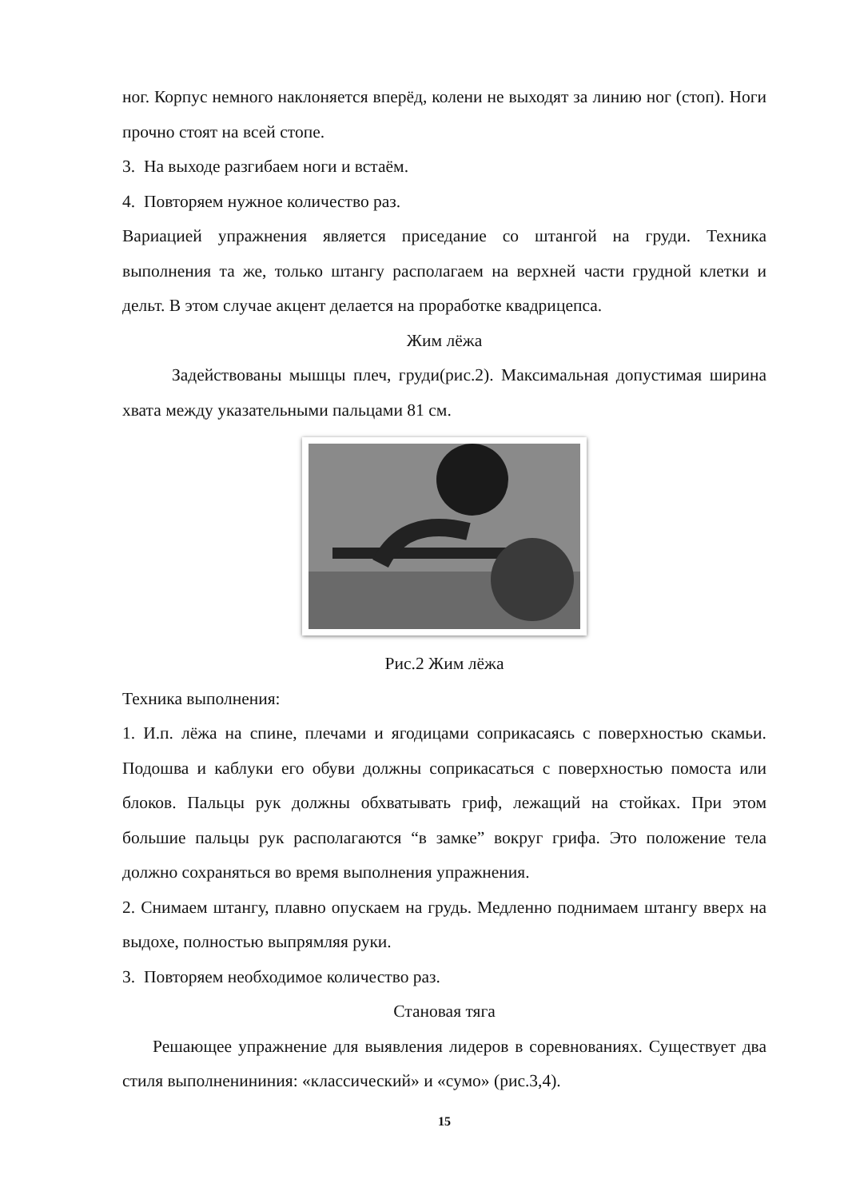ног. Корпус немного наклоняется вперёд, колени не выходят за линию ног (стоп). Ноги прочно стоят на всей стопе.
3. На выходе разгибаем ноги и встаём.
4. Повторяем нужное количество раз.
Вариацией упражнения является приседание со штангой на груди. Техника выполнения та же, только штангу располагаем на верхней части грудной клетки и дельт. В этом случае акцент делается на проработке квадрицепса.
Жим лёжа
Задействованы мышцы плеч, груди(рис.2). Максимальная допустимая ширина хвата между указательными пальцами 81 см.
Рис.2 Жим лёжа
Техника выполнения:
1. И.п. лёжа на спине, плечами и ягодицами соприкасаясь с поверхностью скамьи. Подошва и каблуки его обуви должны соприкасаться с поверхностью помоста или блоков. Пальцы рук должны обхватывать гриф, лежащий на стойках. При этом большие пальцы рук располагаются “в замке” вокруг грифа. Это положение тела должно сохраняться во время выполнения упражнения.
2. Снимаем штангу, плавно опускаем на грудь. Медленно поднимаем штангу вверх на выдохе, полностью выпрямляя руки.
3. Повторяем необходимое количество раз.
Становая тяга
Решающее упражнение для выявления лидеров в соревнованиях. Существует два стиля выполненининия: «классический» и «сумо» (рис.3,4).
15